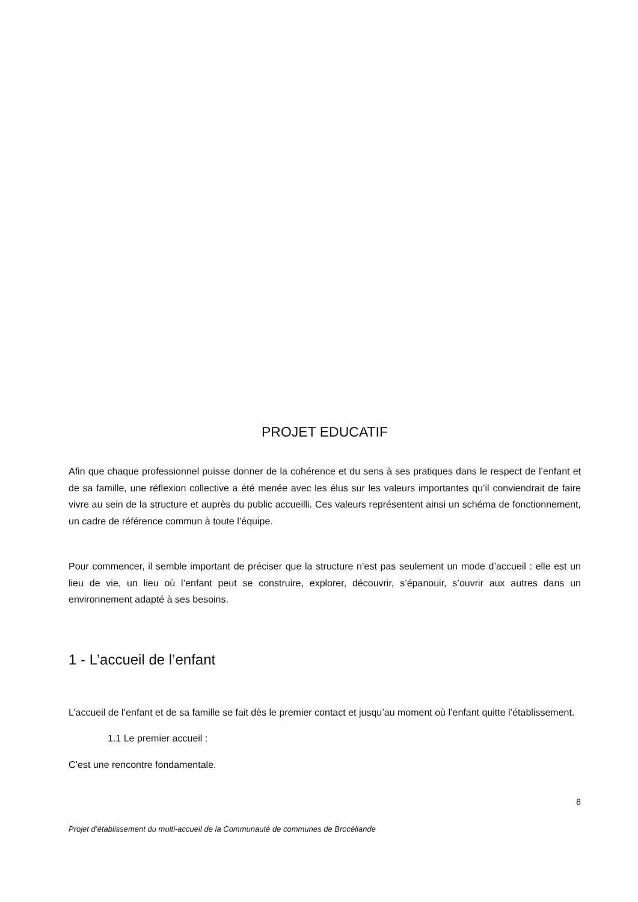PROJET EDUCATIF
Afin que chaque professionnel puisse donner de la cohérence et du sens à ses pratiques dans le respect de l’enfant et de sa famille, une réflexion collective a été menée avec les élus sur les valeurs importantes qu’il conviendrait de faire vivre au sein de la structure et auprès du public accueilli. Ces valeurs représentent ainsi un schéma de fonctionnement, un cadre de référence commun à toute l’équipe.
Pour commencer, il semble important de préciser que la structure n’est pas seulement un mode d’accueil : elle est un lieu de vie, un lieu où l’enfant peut se construire, explorer, découvrir, s’épanouir, s’ouvrir aux autres dans un environnement adapté à ses besoins.
1 - L’accueil de l’enfant
L’accueil de l’enfant et de sa famille se fait dès le premier contact et jusqu’au moment où l’enfant quitte l’établissement.
1.1 Le premier accueil :
C’est une rencontre fondamentale.
8
Projet d’établissement du multi-accueil de la Communauté de communes de Brocéliande